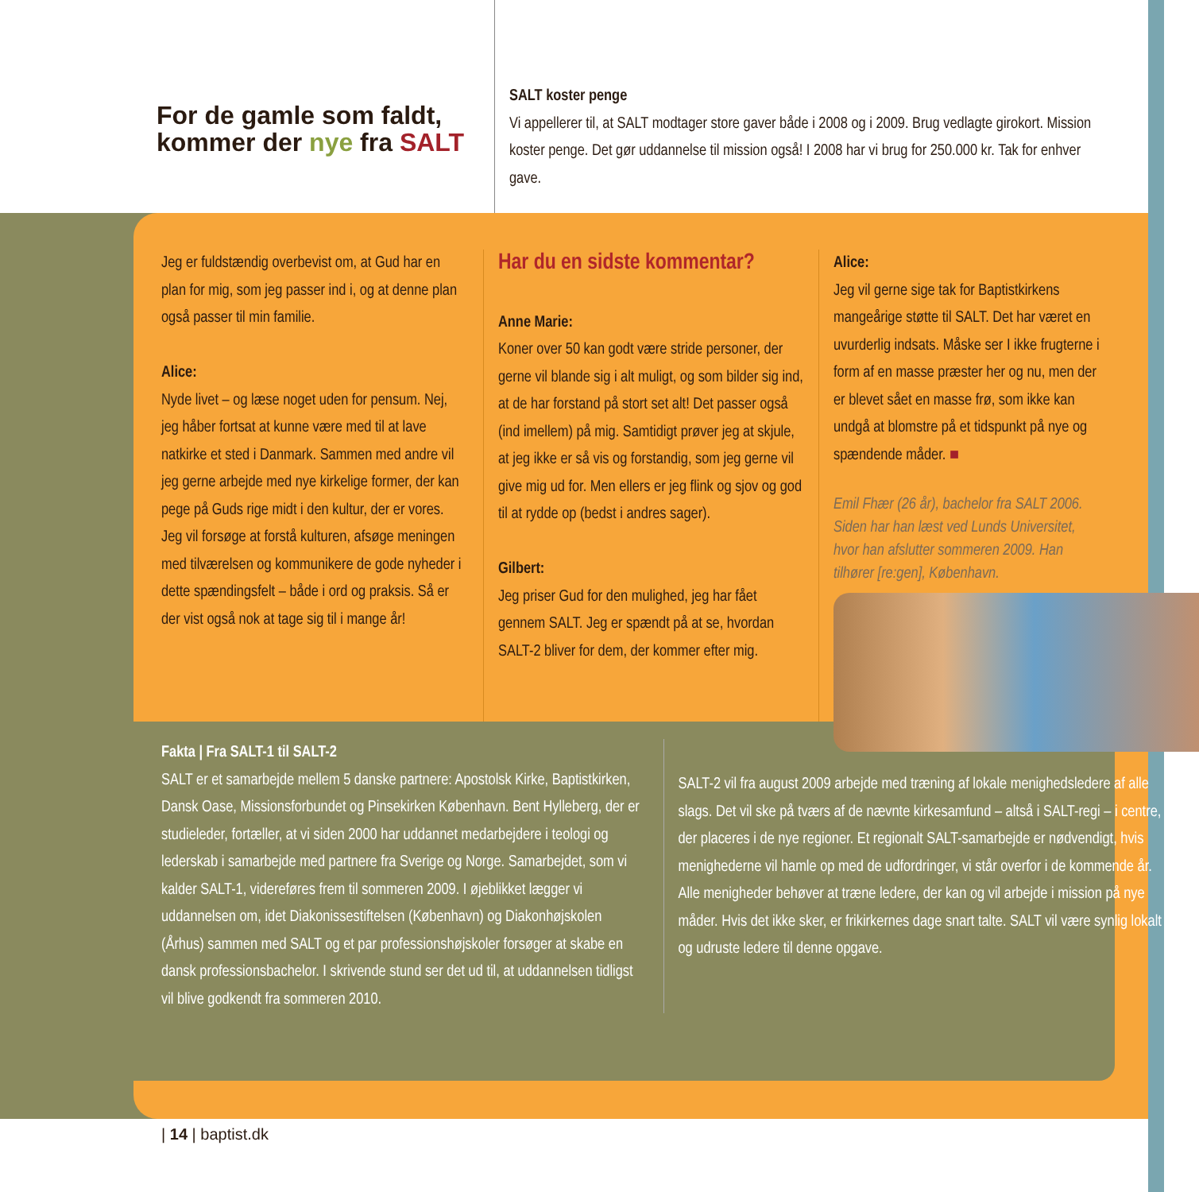For de gamle som faldt, kommer der nye fra SALT
SALT koster penge
Vi appellerer til, at SALT modtager store gaver både i 2008 og i 2009. Brug vedlagte girokort. Mission koster penge. Det gør uddannelse til mission også! I 2008 har vi brug for 250.000 kr. Tak for enhver gave.
Jeg er fuldstændig overbevist om, at Gud har en plan for mig, som jeg passer ind i, og at denne plan også passer til min familie.
Alice:
Nyde livet – og læse noget uden for pensum. Nej, jeg håber fortsat at kunne være med til at lave natkirke et sted i Danmark. Sammen med andre vil jeg gerne arbejde med nye kirkelige former, der kan pege på Guds rige midt i den kultur, der er vores. Jeg vil forsøge at forstå kulturen, afsøge meningen med tilværelsen og kommunikere de gode nyheder i dette spændingsfelt – både i ord og praksis. Så er der vist også nok at tage sig til i mange år!
Har du en sidste kommentar?
Anne Marie:
Koner over 50 kan godt være stride personer, der gerne vil blande sig i alt muligt, og som bilder sig ind, at de har forstand på stort set alt! Det passer også (ind imellem) på mig. Samtidigt prøver jeg at skjule, at jeg ikke er så vis og forstandig, som jeg gerne vil give mig ud for. Men ellers er jeg flink og sjov og god til at rydde op (bedst i andres sager).
Gilbert:
Jeg priser Gud for den mulighed, jeg har fået gennem SALT. Jeg er spændt på at se, hvordan SALT-2 bliver for dem, der kommer efter mig.
Alice:
Jeg vil gerne sige tak for Baptistkirkens mangeårige støtte til SALT. Det har været en uvurderlig indsats. Måske ser I ikke frugterne i form af en masse præster her og nu, men der er blevet sået en masse frø, som ikke kan undgå at blomstre på et tidspunkt på nye og spændende måder. ■
Emil Fhær (26 år), bachelor fra SALT 2006. Siden har han læst ved Lunds Universitet, hvor han afslutter sommeren 2009. Han tilhører [re:gen], København.
Fakta | Fra SALT-1 til SALT-2
SALT er et samarbejde mellem 5 danske partnere: Apostolsk Kirke, Baptistkirken, Dansk Oase, Missionsforbundet og Pinsekirken København. Bent Hylleberg, der er studieleder, fortæller, at vi siden 2000 har uddannet medarbejdere i teologi og lederskab i samarbejde med partnere fra Sverige og Norge. Samarbejdet, som vi kalder SALT-1, videreføres frem til sommeren 2009. I øjeblikket lægger vi uddannelsen om, idet Diakonissestiftelsen (København) og Diakonhøjskolen (Århus) sammen med SALT og et par professionshøjskoler forsøger at skabe en dansk professionsbachelor. I skrivende stund ser det ud til, at uddannelsen tidligst vil blive godkendt fra sommeren 2010.
SALT-2 vil fra august 2009 arbejde med træning af lokale menighedsledere af alle slags. Det vil ske på tværs af de nævnte kirkesamfund – altså i SALT-regi – i centre, der placeres i de nye regioner. Et regionalt SALT-samarbejde er nødvendigt, hvis menighederne vil hamle op med de udfordringer, vi står overfor i de kommende år. Alle menigheder behøver at træne ledere, der kan og vil arbejde i mission på nye måder. Hvis det ikke sker, er frikirkernes dage snart talte. SALT vil være synlig lokalt og udruste ledere til denne opgave.
| 14 | baptist.dk